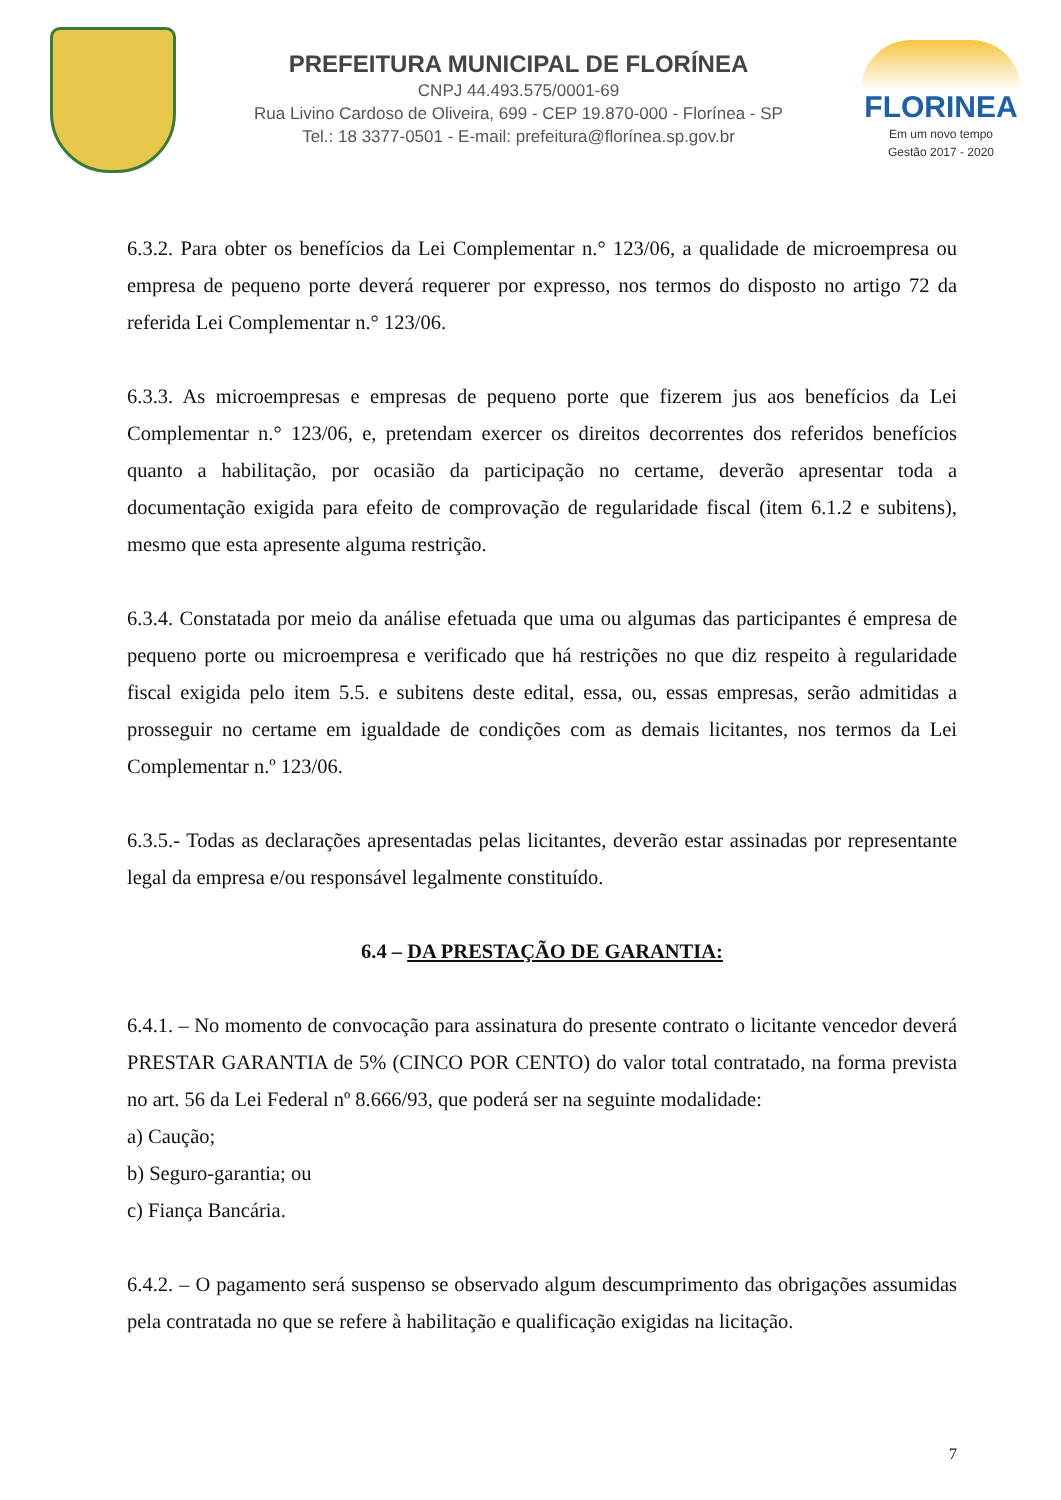PREFEITURA MUNICIPAL DE FLORÍNEA
CNPJ 44.493.575/0001-69
Rua Livino Cardoso de Oliveira, 699 - CEP 19.870-000 - Florínea - SP
Tel.: 18 3377-0501 - E-mail: prefeitura@florínea.sp.gov.br
FLORINEA
Em um novo tempo
Gestão 2017 - 2020
6.3.2. Para obter os benefícios da Lei Complementar n.° 123/06, a qualidade de microempresa ou empresa de pequeno porte deverá requerer por expresso, nos termos do disposto no artigo 72 da referida Lei Complementar n.° 123/06.
6.3.3. As microempresas e empresas de pequeno porte que fizerem jus aos benefícios da Lei Complementar n.° 123/06, e, pretendam exercer os direitos decorrentes dos referidos benefícios quanto a habilitação, por ocasião da participação no certame, deverão apresentar toda a documentação exigida para efeito de comprovação de regularidade fiscal (item 6.1.2 e subitens), mesmo que esta apresente alguma restrição.
6.3.4. Constatada por meio da análise efetuada que uma ou algumas das participantes é empresa de pequeno porte ou microempresa e verificado que há restrições no que diz respeito à regularidade fiscal exigida pelo item 5.5. e subitens deste edital, essa, ou, essas empresas, serão admitidas a prosseguir no certame em igualdade de condições com as demais licitantes, nos termos da Lei Complementar n.º 123/06.
6.3.5.- Todas as declarações apresentadas pelas licitantes, deverão estar assinadas por representante legal da empresa e/ou responsável legalmente constituído.
6.4 – DA PRESTAÇÃO DE GARANTIA:
6.4.1. – No momento de convocação para assinatura do presente contrato o licitante vencedor deverá PRESTAR GARANTIA de 5% (CINCO POR CENTO) do valor total contratado, na forma prevista no art. 56 da Lei Federal nº 8.666/93, que poderá ser na seguinte modalidade:
a) Caução;
b) Seguro-garantia; ou
c) Fiança Bancária.
6.4.2. – O pagamento será suspenso se observado algum descumprimento das obrigações assumidas pela contratada no que se refere à habilitação e qualificação exigidas na licitação.
7